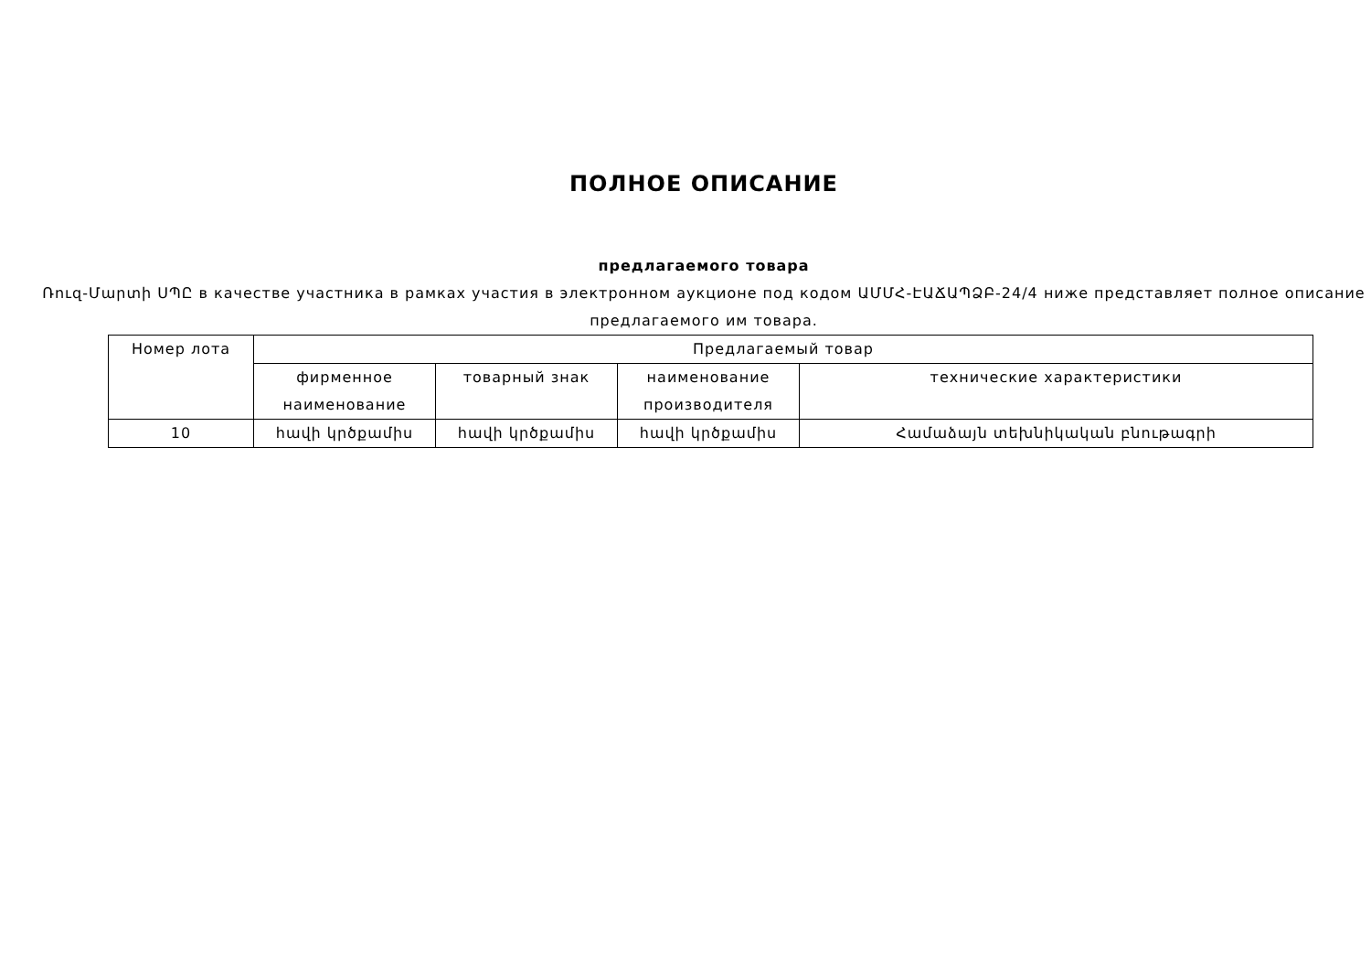ПОЛНОЕ ОПИСАНИЕ
предлагаемого товара
Ռուզ-Մարտի ՍՊԸ в качестве участника в рамках участия в электронном аукционе под кодом ԱՄՄՀ-ԷԱՃԱՊՁԲ-24/4 ниже представляет полное описание предлагаемого им товара.
| Номер лота | Предлагаемый товар | | | |
| --- | --- | --- | --- | --- |
| | фирменное наименование | товарный знак | наименование производителя | технические характеристики |
| 10 | հավի կրծքամիս | հավի կրծքամիս | հավի կրծքամիս | Համաձայն տեխնիկական բնութագրի |